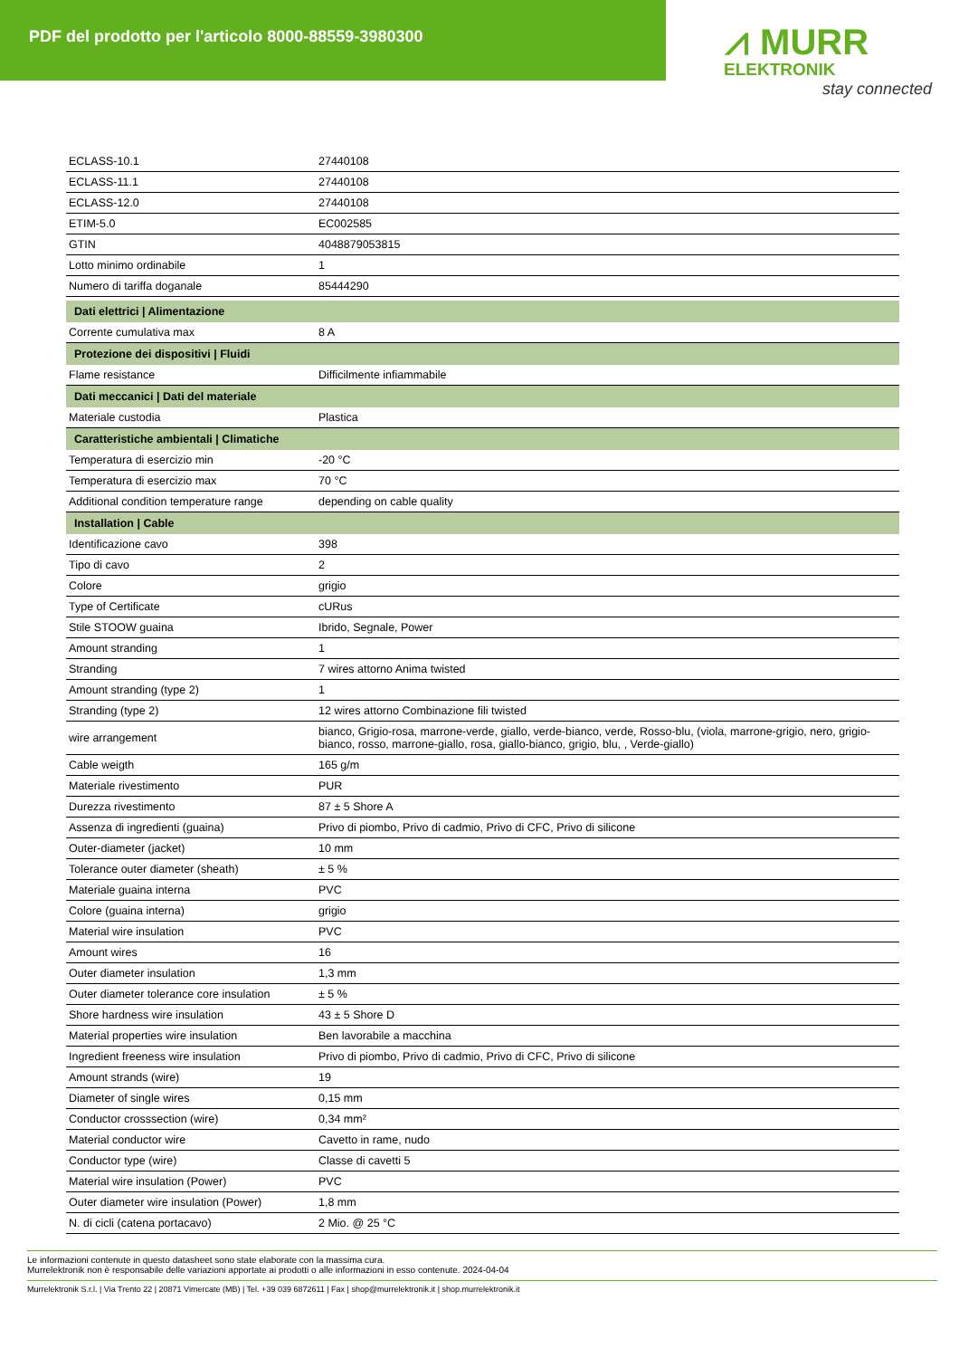PDF del prodotto per l'articolo 8000-88559-3980300
⩘ MURR
ELEKTRONIK
stay connected
| ECLASS-10.1 | 27440108 |
| ECLASS-11.1 | 27440108 |
| ECLASS-12.0 | 27440108 |
| ETIM-5.0 | EC002585 |
| GTIN | 4048879053815 |
| Lotto minimo ordinabile | 1 |
| Numero di tariffa doganale | 85444290 |
| Dati elettrici / Alimentazione | |
| Corrente cumulativa max | 8 A |
| Protezione dei dispositivi / Fluidi | |
| Flame resistance | Difficilmente infiammabile |
| Dati meccanici / Dati del materiale | |
| Materiale custodia | Plastica |
| Caratteristiche ambientali / Climatiche | |
| Temperatura di esercizio min | -20 °C |
| Temperatura di esercizio max | 70 °C |
| Additional condition temperature range | depending on cable quality |
| Installation / Cable | |
| Identificazione cavo | 398 |
| Tipo di cavo | 2 |
| Colore | grigio |
| Type of Certificate | cURus |
| Stile STOOW guaina | Ibrido, Segnale, Power |
| Amount stranding | 1 |
| Stranding | 7 wires attorno Anima twisted |
| Amount stranding (type 2) | 1 |
| Stranding (type 2) | 12 wires attorno Combinazione fili twisted |
| wire arrangement | bianco, Grigio-rosa, marrone-verde, giallo, verde-bianco, verde, Rosso-blu, (viola, marrone-grigio, nero, grigio-bianco, rosso, marrone-giallo, rosa, giallo-bianco, grigio, blu, , Verde-giallo) |
| Cable weigth | 165 g/m |
| Materiale rivestimento | PUR |
| Durezza rivestimento | 87 ± 5 Shore A |
| Assenza di ingredienti (guaina) | Privo di piombo, Privo di cadmio, Privo di CFC, Privo di silicone |
| Outer-diameter (jacket) | 10 mm |
| Tolerance outer diameter (sheath) | ± 5 % |
| Materiale guaina interna | PVC |
| Colore (guaina interna) | grigio |
| Material wire insulation | PVC |
| Amount wires | 16 |
| Outer diameter insulation | 1,3 mm |
| Outer diameter tolerance core insulation | ± 5 % |
| Shore hardness wire insulation | 43 ± 5 Shore D |
| Material properties wire insulation | Ben lavorabile a macchina |
| Ingredient freeness wire insulation | Privo di piombo, Privo di cadmio, Privo di CFC, Privo di silicone |
| Amount strands (wire) | 19 |
| Diameter of single wires | 0,15 mm |
| Conductor crosssection (wire) | 0,34 mm² |
| Material conductor wire | Cavetto in rame, nudo |
| Conductor type (wire) | Classe di cavetti 5 |
| Material wire insulation (Power) | PVC |
| Outer diameter wire insulation (Power) | 1,8 mm |
| N. di cicli (catena portacavo) | 2 Mio. @ 25 °C |
Le informazioni contenute in questo datasheet sono state elaborate con la massima cura.
Murrelektronik non è responsabile delle variazioni apportate ai prodotti o alle informazioni in esso contenute. 2024-04-04
Murrelektronik S.r.l. | Via Trento 22 | 20871 Vimercate (MB) | Tel. +39 039 6872611 | Fax | shop@murrelektronik.it | shop.murrelektronik.it